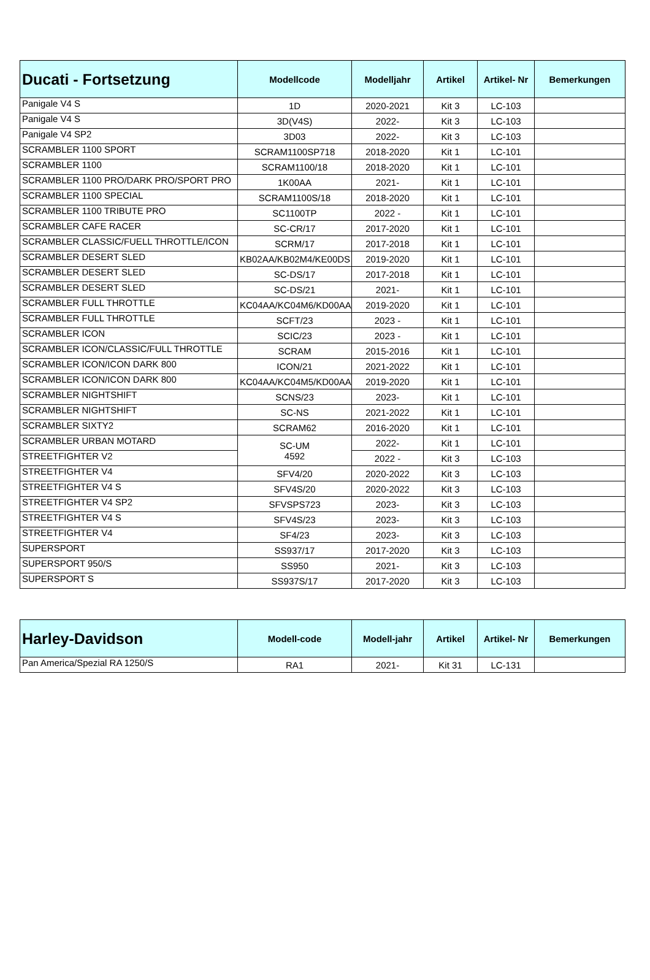| Ducati - Fortsetzung | Modellcode | Modelljahr | Artikel | Artikel- Nr | Bemerkungen |
| --- | --- | --- | --- | --- | --- |
| Panigale V4 S | 1D | 2020-2021 | Kit 3 | LC-103 | |
| Panigale V4 S | 3D(V4S) | 2022- | Kit 3 | LC-103 | |
| Panigale V4 SP2 | 3D03 | 2022- | Kit 3 | LC-103 | |
| SCRAMBLER 1100 SPORT | SCRAM1100SP718 | 2018-2020 | Kit 1 | LC-101 | |
| SCRAMBLER 1100 | SCRAM1100/18 | 2018-2020 | Kit 1 | LC-101 | |
| SCRAMBLER 1100 PRO/DARK PRO/SPORT PRO | 1K00AA | 2021- | Kit 1 | LC-101 | |
| SCRAMBLER 1100 SPECIAL | SCRAM1100S/18 | 2018-2020 | Kit 1 | LC-101 | |
| SCRAMBLER 1100 TRIBUTE PRO | SC1100TP | 2022 - | Kit 1 | LC-101 | |
| SCRAMBLER CAFE RACER | SC-CR/17 | 2017-2020 | Kit 1 | LC-101 | |
| SCRAMBLER CLASSIC/FUELL THROTTLE/ICON | SCRM/17 | 2017-2018 | Kit 1 | LC-101 | |
| SCRAMBLER DESERT SLED | KB02AA/KB02M4/KE00DS | 2019-2020 | Kit 1 | LC-101 | |
| SCRAMBLER DESERT SLED | SC-DS/17 | 2017-2018 | Kit 1 | LC-101 | |
| SCRAMBLER DESERT SLED | SC-DS/21 | 2021- | Kit 1 | LC-101 | |
| SCRAMBLER FULL THROTTLE | KC04AA/KC04M6/KD00AA | 2019-2020 | Kit 1 | LC-101 | |
| SCRAMBLER FULL THROTTLE | SCFT/23 | 2023 - | Kit 1 | LC-101 | |
| SCRAMBLER ICON | SCIC/23 | 2023 - | Kit 1 | LC-101 | |
| SCRAMBLER ICON/CLASSIC/FULL THROTTLE | SCRAM | 2015-2016 | Kit 1 | LC-101 | |
| SCRAMBLER ICON/ICON DARK 800 | ICON/21 | 2021-2022 | Kit 1 | LC-101 | |
| SCRAMBLER ICON/ICON DARK 800 | KC04AA/KC04M5/KD00AA | 2019-2020 | Kit 1 | LC-101 | |
| SCRAMBLER NIGHTSHIFT | SCNS/23 | 2023- | Kit 1 | LC-101 | |
| SCRAMBLER NIGHTSHIFT | SC-NS | 2021-2022 | Kit 1 | LC-101 | |
| SCRAMBLER SIXTY2 | SCRAM62 | 2016-2020 | Kit 1 | LC-101 | |
| SCRAMBLER URBAN MOTARD | SC-UM 4592 | 2022- | Kit 1 | LC-101 | |
| STREETFIGHTER V2 | | 2022 - | Kit 3 | LC-103 | |
| STREETFIGHTER V4 | SFV4/20 | 2020-2022 | Kit 3 | LC-103 | |
| STREETFIGHTER V4 S | SFV4S/20 | 2020-2022 | Kit 3 | LC-103 | |
| STREETFIGHTER V4 SP2 | SFVSPS723 | 2023- | Kit 3 | LC-103 | |
| STREETFIGHTER V4 S | SFV4S/23 | 2023- | Kit 3 | LC-103 | |
| STREETFIGHTER V4 | SF4/23 | 2023- | Kit 3 | LC-103 | |
| SUPERSPORT | SS937/17 | 2017-2020 | Kit 3 | LC-103 | |
| SUPERSPORT 950/S | SS950 | 2021- | Kit 3 | LC-103 | |
| SUPERSPORT S | SS937S/17 | 2017-2020 | Kit 3 | LC-103 | |
| Harley-Davidson | Modell-code | Modell-jahr | Artikel | Artikel- Nr | Bemerkungen |
| --- | --- | --- | --- | --- | --- |
| Pan America/Spezial RA 1250/S | RA1 | 2021- | Kit 31 | LC-131 | |